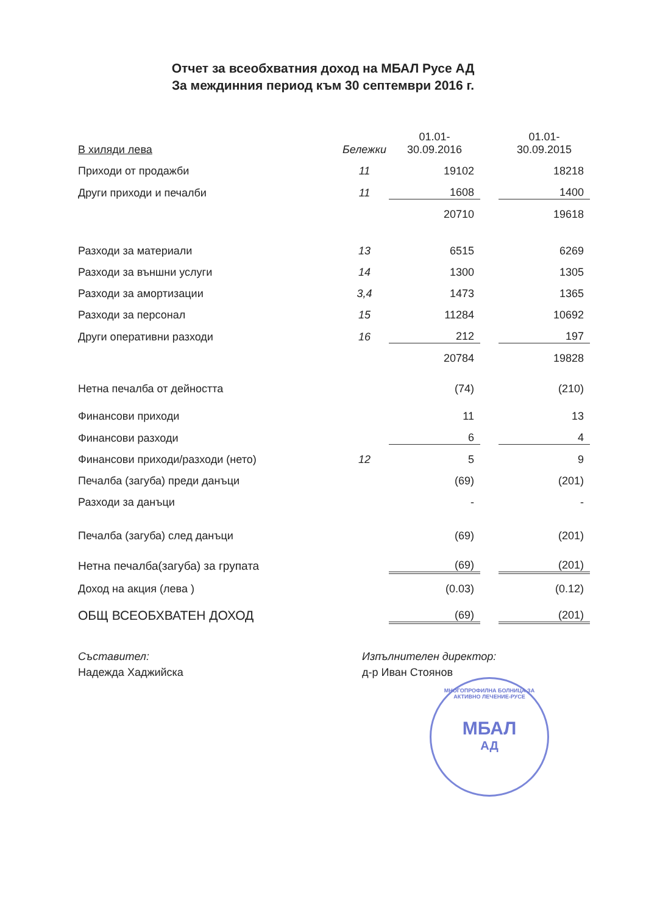Отчет за всеобхватния доход на МБАЛ Русе АД
За междинния период към 30 септември 2016 г.
| В хиляди лева | Бележки | 01.01- 30.09.2016 | | 01.01- 30.09.2015 |
| --- | --- | --- | --- | --- |
| Приходи от продажби | 11 | 19102 | | 18218 |
| Други приходи и печалби | 11 | 1608 | | 1400 |
| | | 20710 | | 19618 |
| Разходи за материали | 13 | 6515 | | 6269 |
| Разходи за външни услуги | 14 | 1300 | | 1305 |
| Разходи за амортизации | 3,4 | 1473 | | 1365 |
| Разходи за персонал | 15 | 11284 | | 10692 |
| Други оперативни разходи | 16 | 212 | | 197 |
| | | 20784 | | 19828 |
| Нетна печалба от дейността | | (74) | | (210) |
| Финансови приходи | | 11 | | 13 |
| Финансови разходи | | 6 | | 4 |
| Финансови приходи/разходи (нето) | 12 | 5 | | 9 |
| Печалба (загуба) преди данъци | | (69) | | (201) |
| Разходи за данъци | | - | | - |
| Печалба (загуба) след данъци | | (69) | | (201) |
| Нетна печалба(загуба) за групата | | (69) | | (201) |
| Доход на акция (лева ) | | (0.03) | | (0.12) |
| ОБЩ ВСЕОБХВАТЕН ДОХОД | | (69) | | (201) |
Съставител:
Надежда Хаджийска
Изпълнителен директор:
д-р Иван Стоянов
МНОГОПРОФИЛНА БОЛНИЦА ЗА АКТИВНО ЛЕЧЕНИЕ-РУСЕ
МБАЛ
АД